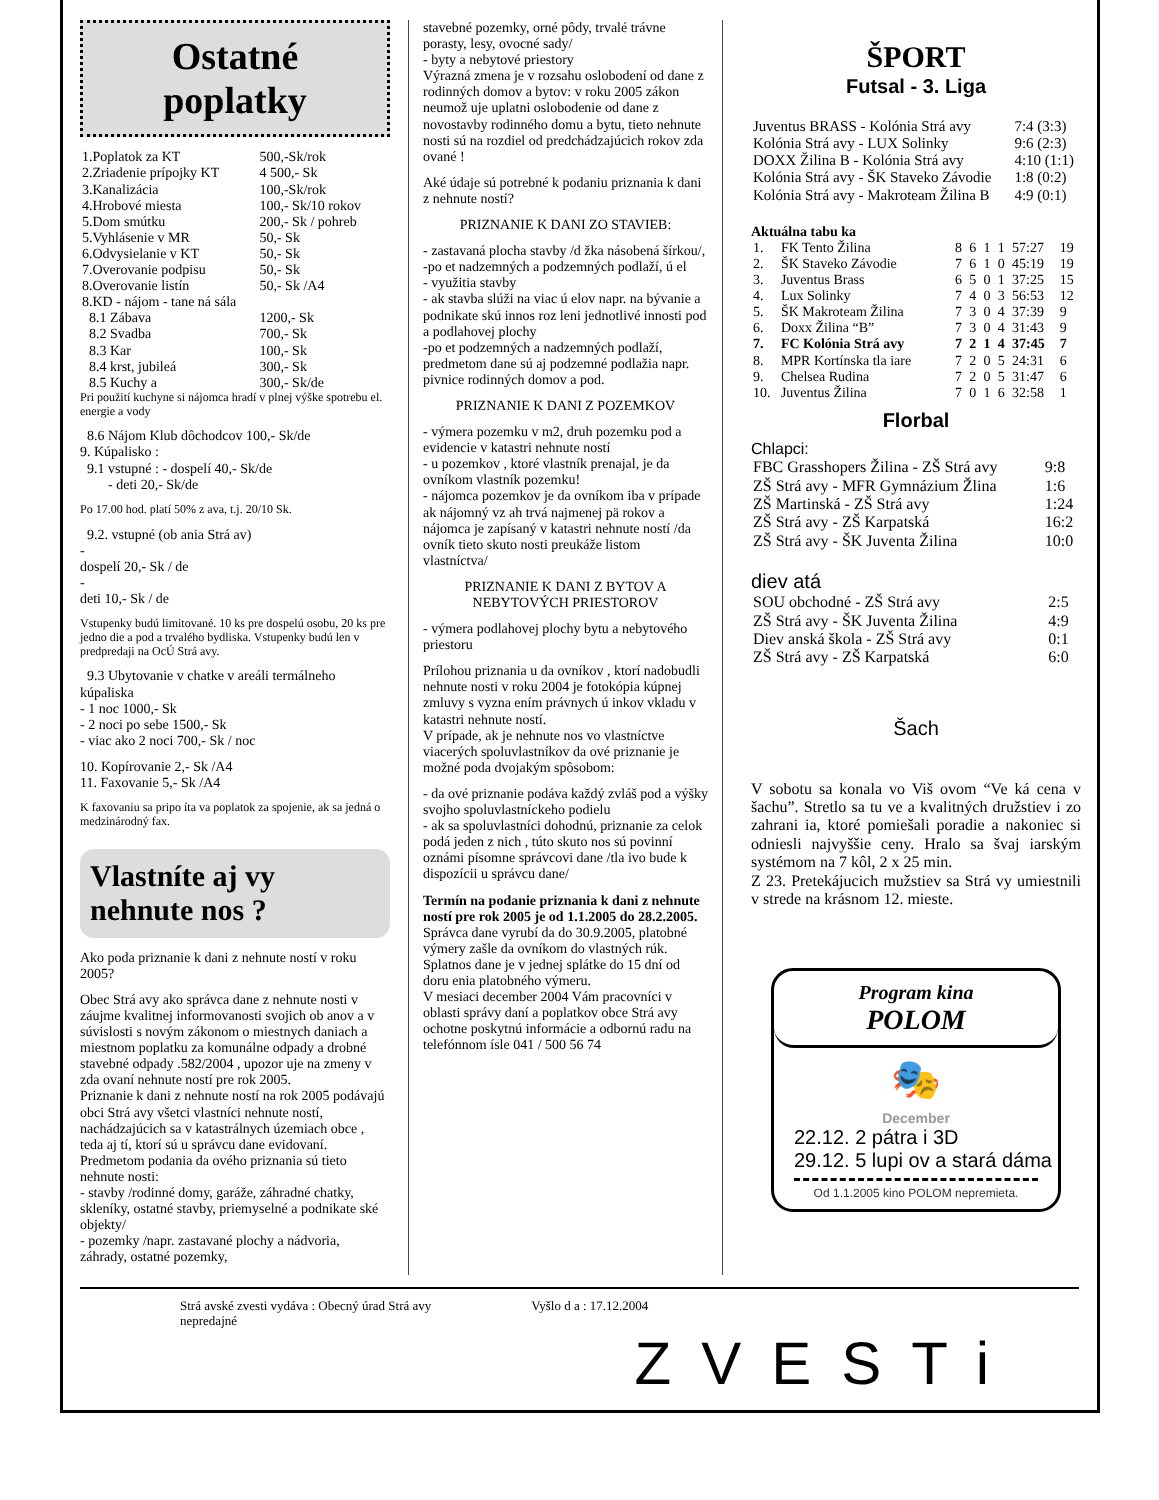Ostatné
poplatky
| 1.Poplatok za KT | 500,-Sk/rok |
| 2.Zriadenie prípojky KT | 4 500,- Sk |
| 3.Kanalizácia | 100,-Sk/rok |
| 4.Hrobové miesta | 100,- Sk/10 rokov |
| 5.Dom smútku | 200,- Sk / pohreb |
| 5.Vyhlásenie v MR | 50,- Sk |
| 6.Odvysielanie v KT | 50,- Sk |
| 7.Overovanie podpisu | 50,- Sk |
| 8.Overovanie listín | 50,- Sk /A4 |
| 8.KD - nájom - tane ná sála | |
| 8.1 Zábava | 1200,- Sk |
| 8.2 Svadba | 700,- Sk |
| 8.3 Kar | 100,- Sk |
| 8.4 krst, jubileá | 300,- Sk |
| 8.5 Kuchy a | 300,- Sk/de |
Pri použití kuchyne si nájomca hradí v plnej výške spotrebu el. energie a vody
8.6 Nájom Klub dôchodcov 100,- Sk/de
9. Kúpalisko :
9.1 vstupné : - dospelí 40,- Sk/de
- deti 20,- Sk/de
Po 17.00 hod. platí 50% z ava, t.j. 20/10 Sk.
9.2. vstupné (ob ania Strá av)
-
dospelí 20,- Sk / de
-
deti 10,- Sk / de
Vstupenky budú limitované. 10 ks pre dospelú osobu, 20 ks pre jedno die a pod a trvalého bydliska. Vstupenky budú len v predpredaji na OcÚ Strá avy.
9.3 Ubytovanie v chatke v areáli termálneho kúpaliska
- 1 noc 1000,- Sk
- 2 noci po sebe 1500,- Sk
- viac ako 2 noci 700,- Sk / noc
10. Kopírovanie 2,- Sk /A4
11. Faxovanie 5,- Sk /A4
K faxovaniu sa pripo íta va poplatok za spojenie, ak sa jedná o medzinárodný fax.
Vlastníte aj vy nehnute nos ?
Ako poda priznanie k dani z nehnute ností v roku 2005?
Obec Strá avy ako správca dane z nehnute nosti v záujme kvalitnej informovanosti svojich ob anov a v súvislosti s novým zákonom o miestnych daniach a miestnom poplatku za komunálne odpady a drobné stavebné odpady .582/2004 , upozor uje na zmeny v zda ovaní nehnute ností pre rok 2005.
Priznanie k dani z nehnute ností na rok 2005 podávajú obci Strá avy všetci vlastníci nehnute ností, nachádzajúcich sa v katastrálnych územiach obce , teda aj tí, ktorí sú u správcu dane evidovaní.
Predmetom podania da ového priznania sú tieto nehnute nosti:
- stavby /rodinné domy, garáže, záhradné chatky, skleníky, ostatné stavby, priemyselné a podnikate ské objekty/
- pozemky /napr. zastavané plochy a nádvoria, záhrady, ostatné pozemky,
stavebné pozemky, orné pôdy, trvalé trávne porasty, lesy, ovocné sady/
- byty a nebytové priestory
Výrazná zmena je v rozsahu oslobodení od dane z rodinných domov a bytov: v roku 2005 zákon neumož uje uplatni oslobodenie od dane z novostavby rodinného domu a bytu, tieto nehnute nosti sú na rozdiel od predchádzajúcich rokov zda ované !
Aké údaje sú potrebné k podaniu priznania k dani z nehnute ností?
PRIZNANIE K DANI ZO STAVIEB:
- zastavaná plocha stavby /d žka násobená šírkou/,
-po et nadzemných a podzemných podlaží, ú el
- využitia stavby
- ak stavba slúži na viac ú elov napr. na bývanie a podnikate skú innos roz leni jednotlivé innosti pod a podlahovej plochy
-po et podzemných a nadzemných podlaží, predmetom dane sú aj podzemné podlažia napr. pivnice rodinných domov a pod.
PRIZNANIE K DANI Z POZEMKOV
- výmera pozemku v m2, druh pozemku pod a evidencie v katastri nehnute ností
- u pozemkov , ktoré vlastník prenajal, je da ovníkom vlastník pozemku!
- nájomca pozemkov je da ovníkom iba v prípade ak nájomný vz ah trvá najmenej pä rokov a nájomca je zapísaný v katastri nehnute ností /da ovník tieto skuto nosti preukáže listom vlastníctva/
PRIZNANIE K DANI Z BYTOV A NEBYTOVÝCH PRIESTOROV
- výmera podlahovej plochy bytu a nebytového priestoru
Prílohou priznania u da ovníkov , ktorí nadobudli nehnute nosti v roku 2004 je fotokópia kúpnej zmluvy s vyzna ením právnych ú inkov vkladu v katastri nehnute ností.
V prípade, ak je nehnute nos vo vlastníctve viacerých spoluvlastníkov da ové priznanie je možné poda dvojakým spôsobom:
- da ové priznanie podáva každý zvláš pod a výšky svojho spoluvlastníckeho podielu
- ak sa spoluvlastníci dohodnú, priznanie za celok podá jeden z nich , túto skuto nos sú povinní oznámi písomne správcovi dane /tla ivo bude k dispozícii u správcu dane/
Termín na podanie priznania k dani z nehnute ností pre rok 2005 je od 1.1.2005 do 28.2.2005.
Správca dane vyrubí da do 30.9.2005, platobné výmery zašle da ovníkom do vlastných rúk. Splatnos dane je v jednej splátke do 15 dní od doru enia platobného výmeru.
V mesiaci december 2004 Vám pracovníci v oblasti správy daní a poplatkov obce Strá avy ochotne poskytnú informácie a odbornú radu na telefónnom ísle 041 / 500 56 74
ŠPORT
Futsal - 3. Liga
| Juventus BRASS - Kolónia Strá avy | 7:4 (3:3) |
| Kolónia Strá avy - LUX Solinky | 9:6 (2:3) |
| DOXX Žilina B - Kolónia Strá avy | 4:10 (1:1) |
| Kolónia Strá avy - ŠK Staveko Závodie | 1:8 (0:2) |
| Kolónia Strá avy - Makroteam Žilina B | 4:9 (0:1) |
Aktuálna tabu ka
| 1. | FK Tento Žilina | 8 | 6 | 1 | 1 | 57:27 | 19 |
| 2. | ŠK Staveko Závodie | 7 | 6 | 1 | 0 | 45:19 | 19 |
| 3. | Juventus Brass | 6 | 5 | 0 | 1 | 37:25 | 15 |
| 4. | Lux Solinky | 7 | 4 | 0 | 3 | 56:53 | 12 |
| 5. | ŠK Makroteam Žilina | 7 | 3 | 0 | 4 | 37:39 | 9 |
| 6. | Doxx Žilina “B” | 7 | 3 | 0 | 4 | 31:43 | 9 |
| 7. | FC Kolónia Strá avy | 7 | 2 | 1 | 4 | 37:45 | 7 |
| 8. | MPR Kortínska tla iare | 7 | 2 | 0 | 5 | 24:31 | 6 |
| 9. | Chelsea Rudina | 7 | 2 | 0 | 5 | 31:47 | 6 |
| 10. | Juventus Žilina | 7 | 0 | 1 | 6 | 32:58 | 1 |
Florbal
Chlapci:
| FBC Grasshopers Žilina - ZŠ Strá avy | 9:8 |
| ZŠ Strá avy - MFR Gymnázium Žlina | 1:6 |
| ZŠ Martinská - ZŠ Strá avy | 1:24 |
| ZŠ Strá avy - ZŠ Karpatská | 16:2 |
| ZŠ Strá avy - ŠK Juventa Žilina | 10:0 |
diev atá
| SOU obchodné - ZŠ Strá avy | 2:5 |
| ZŠ Strá avy - ŠK Juventa Žilina | 4:9 |
| Diev anská škola - ZŠ Strá avy | 0:1 |
| ZŠ Strá avy - ZŠ Karpatská | 6:0 |
Šach
V sobotu sa konala vo Viš ovom “Ve ká cena v šachu”. Stretlo sa tu ve a kvalitných družstiev i zo zahrani ia, ktoré pomiešali poradie a nakoniec si odniesli najvyššie ceny. Hralo sa švaj iarským systémom na 7 kôl, 2 x 25 min.
Z 23. Pretekájucich mužstiev sa Strá vy umiestnili v strede na krásnom 12. mieste.
Program kina
POLOM
🎭
December
22.12. 2 pátra i 3D
29.12. 5 lupi ov a stará dáma
Od 1.1.2005 kino POLOM nepremieta.
Strá avské zvesti vydáva : Obecný úrad Strá avy
nepredajné
Vyšlo d a : 17.12.2004
ZVESTi